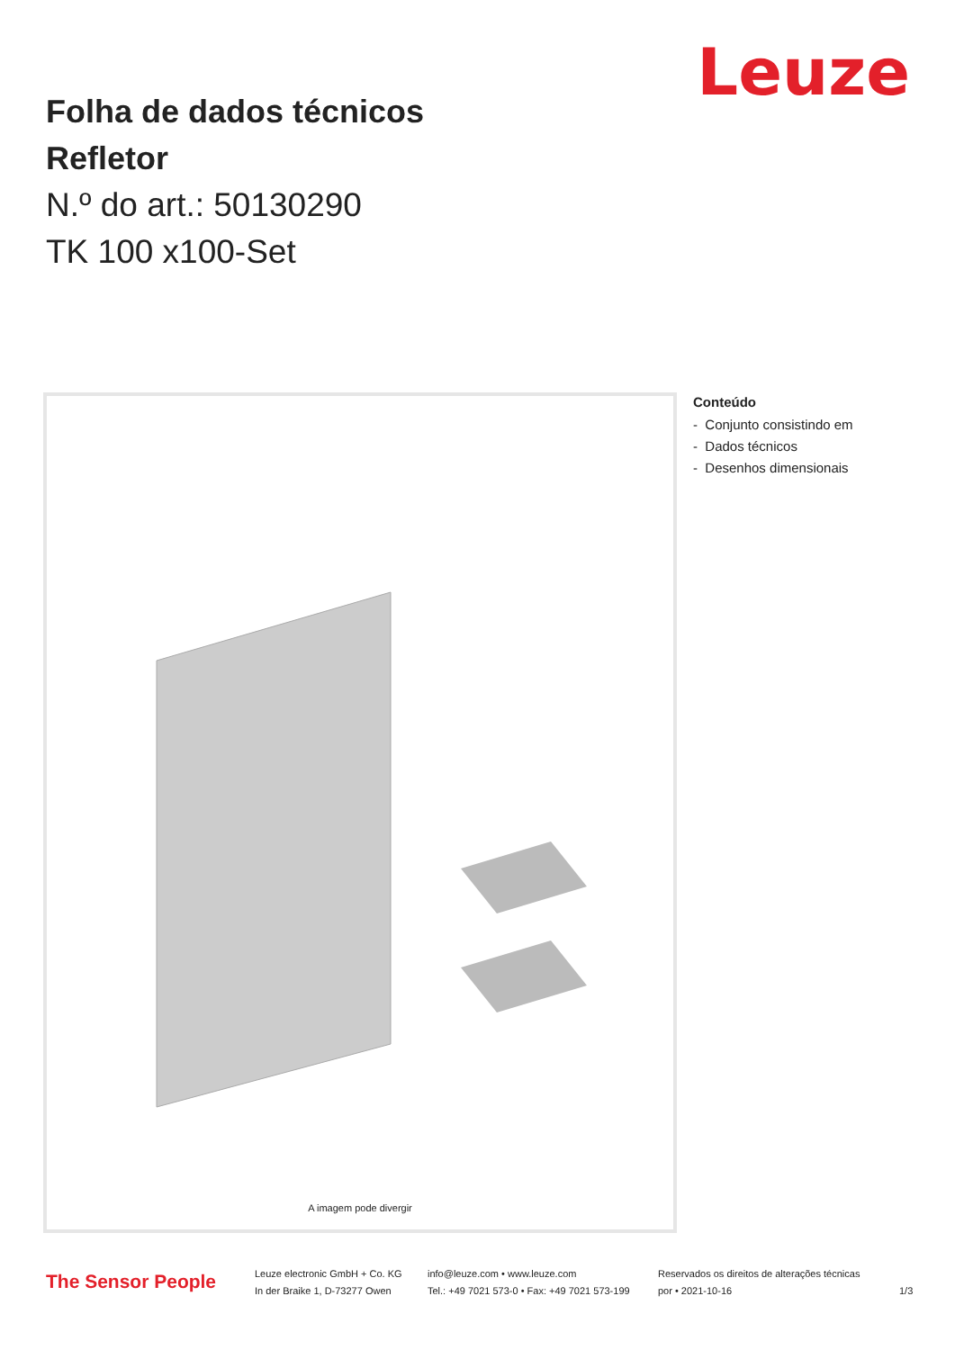Leuze
Folha de dados técnicos
Refletor
N.º do art.: 50130290
TK 100 x100-Set
A imagem pode divergir
Conteúdo
- Conjunto consistindo em
- Dados técnicos
- Desenhos dimensionais
The Sensor People
Leuze electronic GmbH + Co. KG
In der Braike 1, D-73277 Owen
info@leuze.com • www.leuze.com
Tel.: +49 7021 573-0 • Fax: +49 7021 573-199
Reservados os direitos de alterações técnicas
por • 2021-10-16
1/3